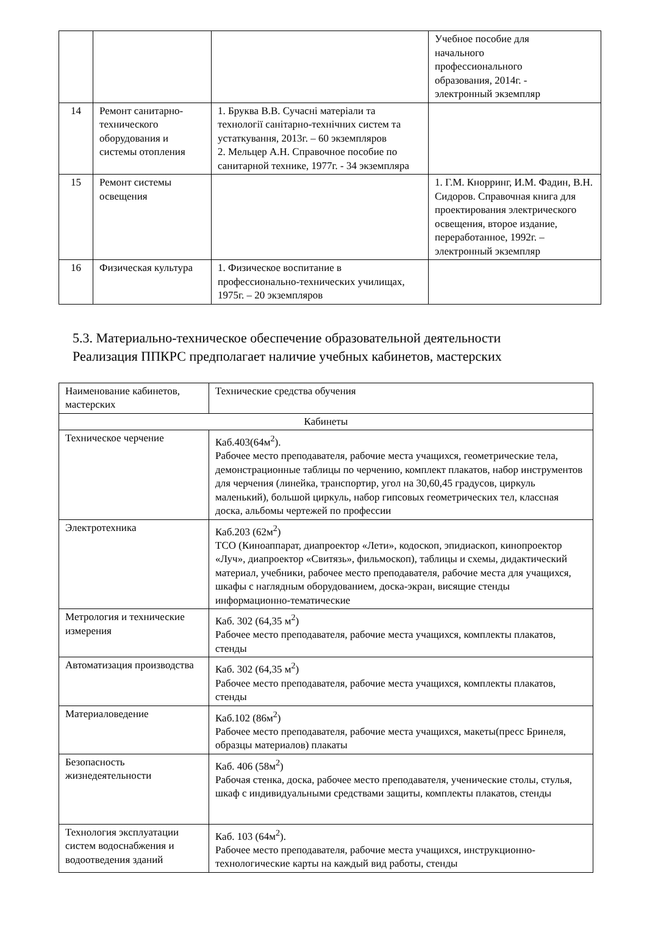| | | | Учебное пособие для начального профессионального образования, 2014г. - электронный экземпляр |
| 14 | Ремонт санитарно-технического оборудования и системы отопления | 1. Бруква В.В. Сучасні матеріали та технології санітарно-технічних систем та устаткування, 2013г. – 60 экземпляров 2. Мельцер А.Н. Справочное пособие по санитарной технике, 1977г. - 34 экземпляра | |
| 15 | Ремонт системы освещения | | 1. Г.М. Кнорринг, И.М. Фадин, В.Н. Сидоров. Справочная книга для проектирования электрического освещения, второе издание, переработанное, 1992г. – электронный экземпляр |
| 16 | Физическая культура | 1. Физическое воспитание в профессионально-технических училищах, 1975г. – 20 экземпляров | |
5.3. Материально-техническое обеспечение образовательной деятельности
Реализация ППКРС предполагает наличие учебных кабинетов, мастерских
| Наименование кабинетов, мастерских | Технические средства обучения |
| Кабинеты | |
| Техническое черчение | Каб.403(64м<sup>2</sup>). Рабочее место преподавателя, рабочие места учащихся, геометрические тела, демонстрационные таблицы по черчению, комплект плакатов, набор инструментов для черчения (линейка, транспортир, угол на 30,60,45 градусов, циркуль маленький), большой циркуль, набор гипсовых геометрических тел, классная доска, альбомы чертежей по профессии |
| Электротехника | Каб.203 (62м<sup>2</sup>) ТСО (Киноаппарат, диапроектор «Лети», кодоскоп, эпидиаскоп, кинопроектор «Луч», диапроектор «Свитязь», фильмоскоп), таблицы и схемы, дидактический материал, учебники, рабочее место преподавателя, рабочие места для учащихся, шкафы с наглядным оборудованием, доска-экран, висящие стенды информационно-тематические |
| Метрология и технические измерения | Каб. 302 (64,35 м<sup>2</sup>) Рабочее место преподавателя, рабочие места учащихся, комплекты плакатов, стенды |
| Автоматизация производства | Каб. 302 (64,35 м<sup>2</sup>) Рабочее место преподавателя, рабочие места учащихся, комплекты плакатов, стенды |
| Материаловедение | Каб.102 (86м<sup>2</sup>) Рабочее место преподавателя, рабочие места учащихся, макеты(пресс Бринеля, образцы материалов) плакаты |
| Безопасность жизнедеятельности | Каб. 406 (58м<sup>2</sup>) Рабочая стенка, доска, рабочее место преподавателя, ученические столы, стулья, шкаф с индивидуальными средствами защиты, комплекты плакатов, стенды |
| Технология эксплуатации систем водоснабжения и водоотведения зданий | Каб. 103 (64м<sup>2</sup>). Рабочее место преподавателя, рабочие места учащихся, инструкционно-технологические карты на каждый вид работы, стенды |